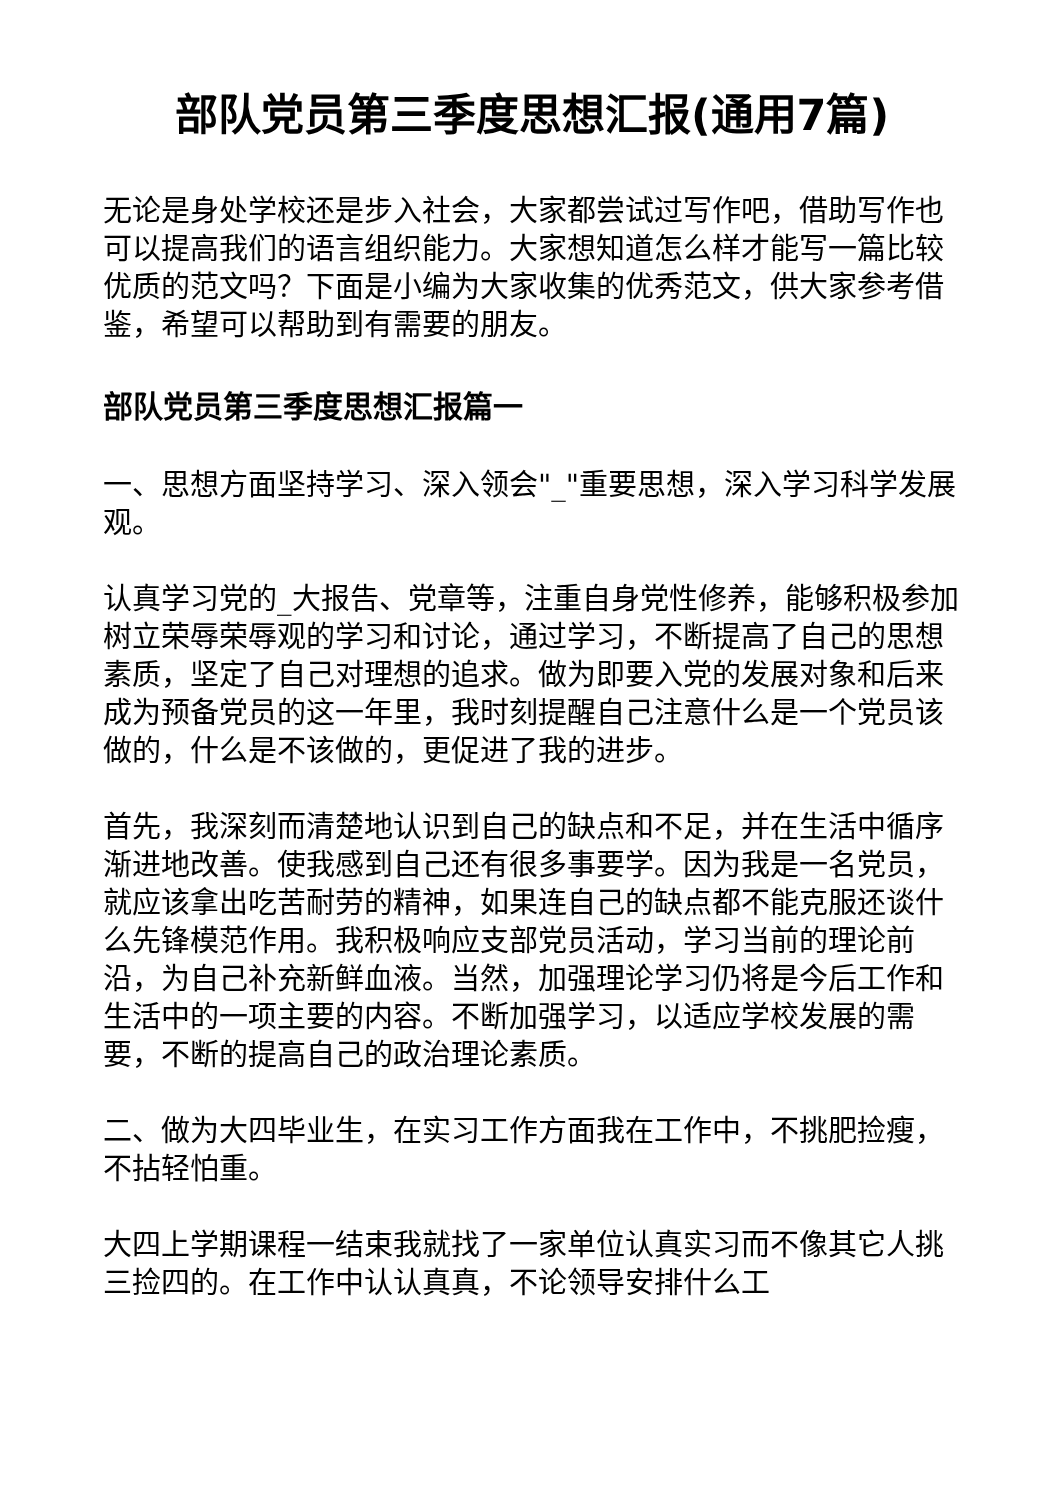部队党员第三季度思想汇报(通用7篇)
无论是身处学校还是步入社会，大家都尝试过写作吧，借助写作也可以提高我们的语言组织能力。大家想知道怎么样才能写一篇比较优质的范文吗？下面是小编为大家收集的优秀范文，供大家参考借鉴，希望可以帮助到有需要的朋友。
部队党员第三季度思想汇报篇一
一、思想方面坚持学习、深入领会"_"重要思想，深入学习科学发展观。
认真学习党的_大报告、党章等，注重自身党性修养，能够积极参加树立荣辱荣辱观的学习和讨论，通过学习，不断提高了自己的思想素质，坚定了自己对理想的追求。做为即要入党的发展对象和后来成为预备党员的这一年里，我时刻提醒自己注意什么是一个党员该做的，什么是不该做的，更促进了我的进步。
首先，我深刻而清楚地认识到自己的缺点和不足，并在生活中循序渐进地改善。使我感到自己还有很多事要学。因为我是一名党员，就应该拿出吃苦耐劳的精神，如果连自己的缺点都不能克服还谈什么先锋模范作用。我积极响应支部党员活动，学习当前的理论前沿，为自己补充新鲜血液。当然，加强理论学习仍将是今后工作和生活中的一项主要的内容。不断加强学习，以适应学校发展的需要，不断的提高自己的政治理论素质。
二、做为大四毕业生，在实习工作方面我在工作中，不挑肥捡瘦，不拈轻怕重。
大四上学期课程一结束我就找了一家单位认真实习而不像其它人挑三捡四的。在工作中认认真真，不论领导安排什么工